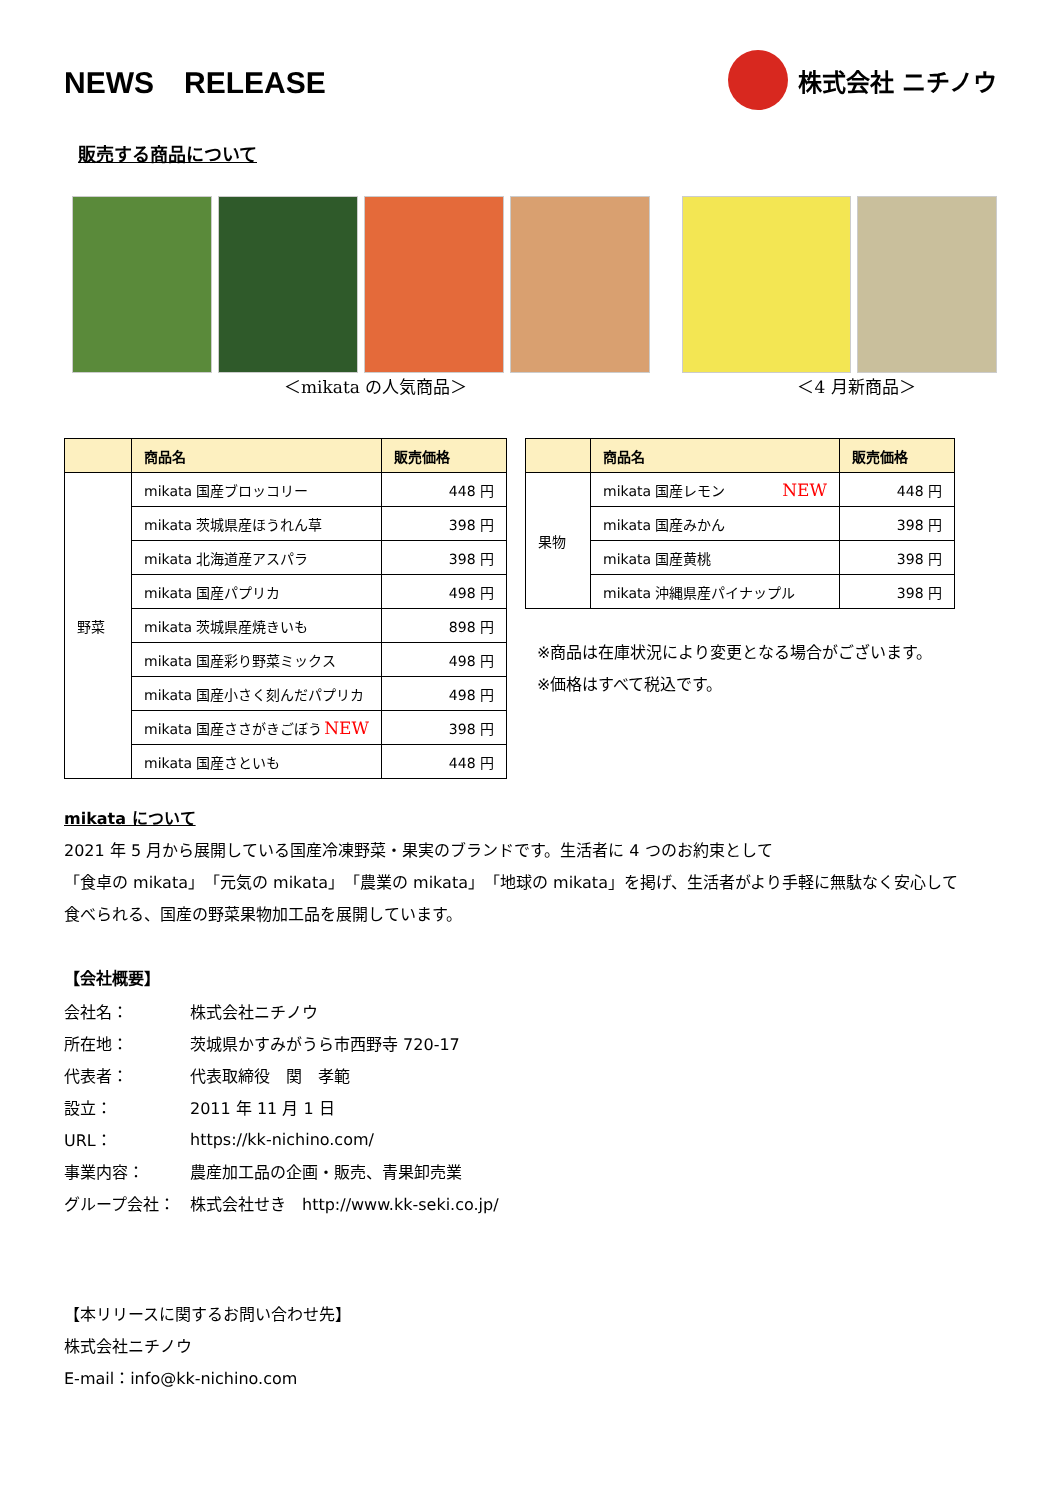NEWS　RELEASE
株式会社 ニチノウ
販売する商品について
＜mikata の人気商品＞ ＜4 月新商品＞
| | 商品名 | 販売価格 |
| --- | --- | --- |
| 野菜 | mikata 国産ブロッコリー | 448 円 |
| | mikata 茨城県産ほうれん草 | 398 円 |
| | mikata 北海道産アスパラ | 398 円 |
| | mikata 国産パプリカ | 498 円 |
| | mikata 茨城県産焼きいも | 898 円 |
| | mikata 国産彩り野菜ミックス | 498 円 |
| | mikata 国産小さく刻んだパプリカ | 498 円 |
| | mikata 国産ささがきごぼう NEW | 398 円 |
| | mikata 国産さといも | 448 円 |
| | 商品名 | 販売価格 |
| --- | --- | --- |
| 果物 | mikata 国産レモン NEW | 448 円 |
| | mikata 国産みかん | 398 円 |
| | mikata 国産黄桃 | 398 円 |
| | mikata 沖縄県産パイナップル | 398 円 |
※商品は在庫状況により変更となる場合がございます。
※価格はすべて税込です。
mikata について
2021 年 5 月から展開している国産冷凍野菜・果実のブランドです。生活者に 4 つのお約束として
「食卓の mikata」「元気の mikata」「農業の mikata」「地球の mikata」を掲げ、生活者がより手軽に無駄なく安心して
食べられる、国産の野菜果物加工品を展開しています。
【会社概要】
| 会社名： | 株式会社ニチノウ |
| 所在地： | 茨城県かすみがうら市西野寺 720-17 |
| 代表者： | 代表取締役 関 孝範 |
| 設立： | 2011 年 11 月 1 日 |
| URL： | https://kk-nichino.com/ |
| 事業内容： | 農産加工品の企画・販売、青果卸売業 |
| グループ会社： | 株式会社せき http://www.kk-seki.co.jp/ |
【本リリースに関するお問い合わせ先】
株式会社ニチノウ
E-mail：info@kk-nichino.com